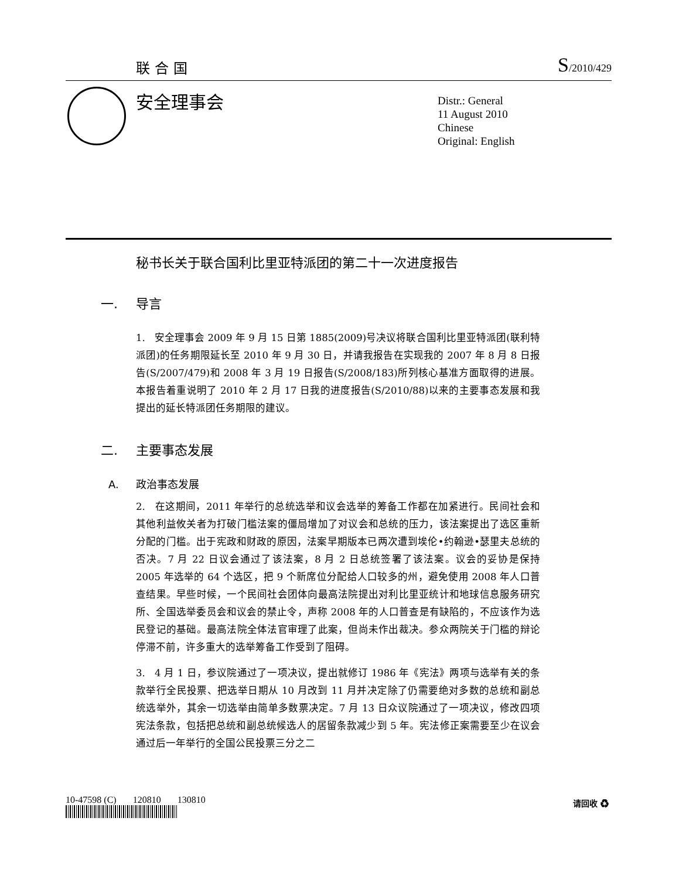联合国 S/2010/429
安全理事会
Distr.: General
11 August 2010
Chinese
Original: English
秘书长关于联合国利比里亚特派团的第二十一次进度报告
一. 导言
1. 安全理事会 2009 年 9 月 15 日第 1885(2009)号决议将联合国利比里亚特派团(联利特派团)的任务期限延长至 2010 年 9 月 30 日，并请我报告在实现我的 2007 年 8 月 8 日报告(S/2007/479)和 2008 年 3 月 19 日报告(S/2008/183)所列核心基准方面取得的进展。本报告着重说明了 2010 年 2 月 17 日我的进度报告(S/2010/88)以来的主要事态发展和我提出的延长特派团任务期限的建议。
二. 主要事态发展
A. 政治事态发展
2. 在这期间，2011 年举行的总统选举和议会选举的筹备工作都在加紧进行。民间社会和其他利益攸关者为打破门槛法案的僵局增加了对议会和总统的压力，该法案提出了选区重新分配的门槛。出于宪政和财政的原因，法案早期版本已两次遭到埃伦•约翰逊•瑟里夫总统的否决。7 月 22 日议会通过了该法案，8 月 2 日总统签署了该法案。议会的妥协是保持 2005 年选举的 64 个选区，把 9 个新席位分配给人口较多的州，避免使用 2008 年人口普查结果。早些时候，一个民间社会团体向最高法院提出对利比里亚统计和地球信息服务研究所、全国选举委员会和议会的禁止令，声称 2008 年的人口普查是有缺陷的，不应该作为选民登记的基础。最高法院全体法官审理了此案，但尚未作出裁决。参众两院关于门槛的辩论停滞不前，许多重大的选举筹备工作受到了阻碍。
3. 4 月 1 日，参议院通过了一项决议，提出就修订 1986 年《宪法》两项与选举有关的条款举行全民投票、把选举日期从 10 月改到 11 月并决定除了仍需要绝对多数的总统和副总统选举外，其余一切选举由简单多数票决定。7 月 13 日众议院通过了一项决议，修改四项宪法条款，包括把总统和副总统候选人的居留条款减少到 5 年。宪法修正案需要至少在议会通过后一年举行的全国公民投票三分之二
10-47598 (C) 120810 130810
请回收 ♻